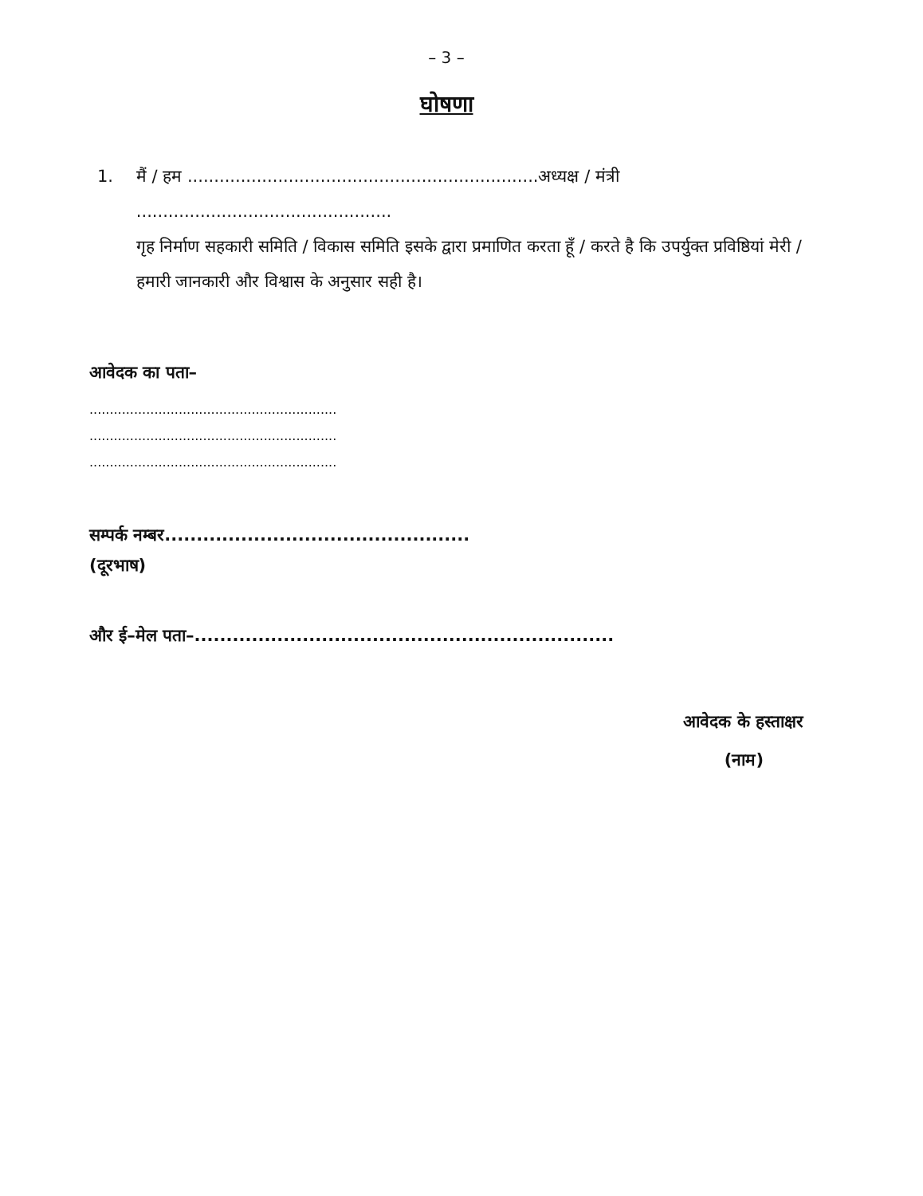– 3 –
घोषणा
1. मैं / हम ..................................................................अध्यक्ष / मंत्री ................................................
गृह निर्माण सहकारी समिति / विकास समिति इसके द्वारा प्रमाणित करता हूँ / करते है कि उपर्युक्त प्रविष्ठियां मेरी / हमारी जानकारी और विश्वास के अनुसार सही है।
आवेदक का पता–
.............................................................
.............................................................
.............................................................
सम्पर्क नम्बर................................................
(दूरभाष)
और ई–मेल पता–..................................................................
आवेदक के हस्ताक्षर
(नाम)